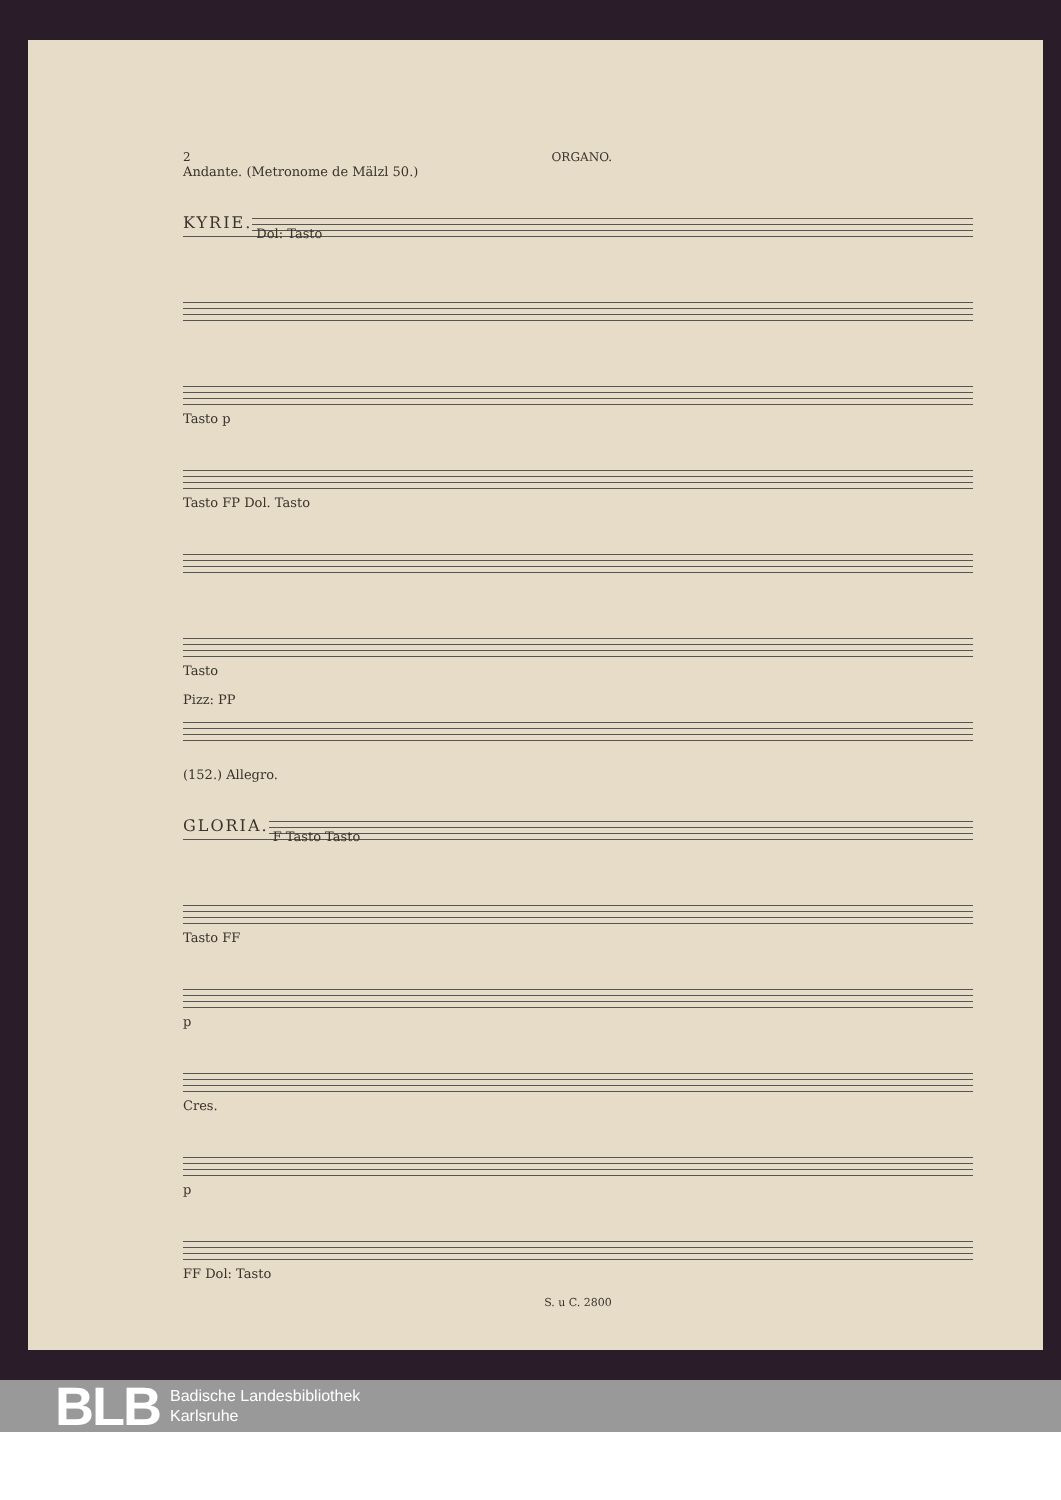2 ORGANO.
Andante. (Metronome de Mälzl 50.)
KYRIE.
Dol: Tasto
Tasto p
Tasto FP Dol. Tasto
Tasto
Pizz: PP
(152.) Allegro.
GLORIA.
F Tasto Tasto
Tasto FF
p
Cres.
p
FF Dol: Tasto
S. u C. 2800
BLB
Badische Landesbibliothek
Karlsruhe